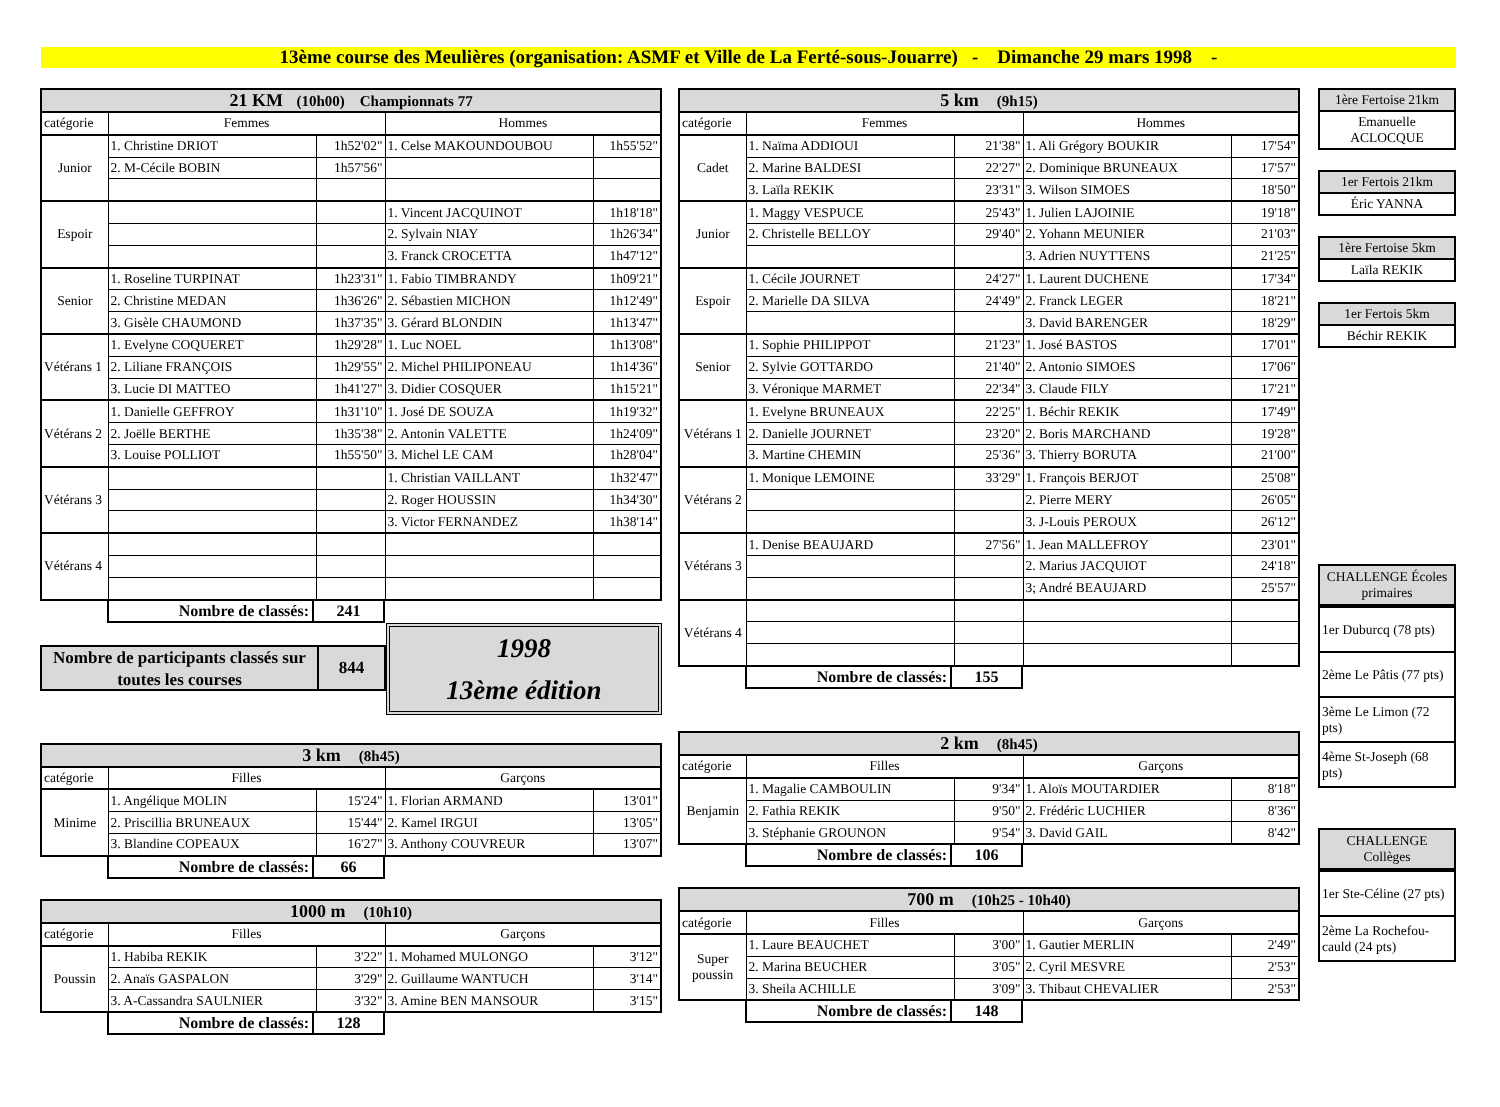13ème course des Meulières (organisation: ASMF et Ville de La Ferté-sous-Jouarre) - Dimanche 29 mars 1998 -
| 21 KM (10h00) Championnats 77 | | | | |
| --- | --- | --- | --- | --- |
| catégorie | Femmes | | Hommes | |
| Junior | 1. Christine DRIOT | 1h52'02" | 1. Celse MAKOUNDOUBOU | 1h55'52" |
| | 2. M-Cécile BOBIN | 1h57'56" | | |
| Espoir | | | 1. Vincent JACQUINOT | 1h18'18" |
| | | | 2. Sylvain NIAY | 1h26'34" |
| | | | 3. Franck CROCETTA | 1h47'12" |
| Senior | 1. Roseline TURPINAT | 1h23'31" | 1. Fabio TIMBRANDY | 1h09'21" |
| | 2. Christine MEDAN | 1h36'26" | 2. Sébastien MICHON | 1h12'49" |
| | 3. Gisèle CHAUMOND | 1h37'35" | 3. Gérard BLONDIN | 1h13'47" |
| Vétérans 1 | 1. Evelyne COQUERET | 1h29'28" | 1. Luc NOEL | 1h13'08" |
| | 2. Liliane FRANÇOIS | 1h29'55" | 2. Michel PHILIPONEAU | 1h14'36" |
| | 3. Lucie DI MATTEO | 1h41'27" | 3. Didier COSQUER | 1h15'21" |
| Vétérans 2 | 1. Danielle GEFFROY | 1h31'10" | 1. José DE SOUZA | 1h19'32" |
| | 2. Joëlle BERTHE | 1h35'38" | 2. Antonin VALETTE | 1h24'09" |
| | 3. Louise POLLIOT | 1h55'50" | 3. Michel LE CAM | 1h28'04" |
| Vétérans 3 | | | 1. Christian VAILLANT | 1h32'47" |
| | | | 2. Roger HOUSSIN | 1h34'30" |
| | | | 3. Victor FERNANDEZ | 1h38'14" |
| Vétérans 4 | | | | |
| Nombre de classés: | 241 |
Nombre de participants classés sur toutes les courses
844
1998
13ème édition
| 3 km (8h45) | | | | |
| --- | --- | --- | --- | --- |
| catégorie | Filles | | Garçons | |
| Minime | 1. Angélique MOLIN | 15'24" | 1. Florian ARMAND | 13'01" |
| | 2. Priscillia BRUNEAUX | 15'44" | 2. Kamel IRGUI | 13'05" |
| | 3. Blandine COPEAUX | 16'27" | 3. Anthony COUVREUR | 13'07" |
| Nombre de classés: | 66 |
| 1000 m (10h10) | | | | |
| --- | --- | --- | --- | --- |
| catégorie | Filles | | Garçons | |
| Poussin | 1. Habiba REKIK | 3'22" | 1. Mohamed MULONGO | 3'12" |
| | 2. Anaïs GASPALON | 3'29" | 2. Guillaume WANTUCH | 3'14" |
| | 3. A-Cassandra SAULNIER | 3'32" | 3. Amine BEN MANSOUR | 3'15" |
| Nombre de classés: | 128 |
| 5 km (9h15) | | | | |
| --- | --- | --- | --- | --- |
| catégorie | Femmes | | Hommes | |
| Cadet | 1. Naïma ADDIOUI | 21'38" | 1. Ali Grégory BOUKIR | 17'54" |
| | 2. Marine BALDESI | 22'27" | 2. Dominique BRUNEAUX | 17'57" |
| | 3. Laïla REKIK | 23'31" | 3. Wilson SIMOES | 18'50" |
| Junior | 1. Maggy VESPUCE | 25'43" | 1. Julien LAJOINIE | 19'18" |
| | 2. Christelle BELLOY | 29'40" | 2. Yohann MEUNIER | 21'03" |
| | | | 3. Adrien NUYTTENS | 21'25" |
| Espoir | 1. Cécile JOURNET | 24'27" | 1. Laurent DUCHENE | 17'34" |
| | 2. Marielle DA SILVA | 24'49" | 2. Franck LEGER | 18'21" |
| | | | 3. David BARENGER | 18'29" |
| Senior | 1. Sophie PHILIPPOT | 21'23" | 1. José BASTOS | 17'01" |
| | 2. Sylvie GOTTARDO | 21'40" | 2. Antonio SIMOES | 17'06" |
| | 3. Véronique MARMET | 22'34" | 3. Claude FILY | 17'21" |
| Vétérans 1 | 1. Evelyne BRUNEAUX | 22'25" | 1. Béchir REKIK | 17'49" |
| | 2. Danielle JOURNET | 23'20" | 2. Boris MARCHAND | 19'28" |
| | 3. Martine CHEMIN | 25'36" | 3. Thierry BORUTA | 21'00" |
| Vétérans 2 | 1. Monique LEMOINE | 33'29" | 1. François BERJOT | 25'08" |
| | | | 2. Pierre MERY | 26'05" |
| | | | 3. J-Louis PEROUX | 26'12" |
| Vétérans 3 | 1. Denise BEAUJARD | 27'56" | 1. Jean MALLEFROY | 23'01" |
| | | | 2. Marius JACQUIOT | 24'18" |
| | | | 3; André BEAUJARD | 25'57" |
| Vétérans 4 | | | | |
| Nombre de classés: | 155 |
| 2 km (8h45) | | | | |
| --- | --- | --- | --- | --- |
| catégorie | Filles | | Garçons | |
| Benjamin | 1. Magalie CAMBOULIN | 9'34" | 1. Aloïs MOUTARDIER | 8'18" |
| | 2. Fathia REKIK | 9'50" | 2. Frédéric LUCHIER | 8'36" |
| | 3. Stéphanie GROUNON | 9'54" | 3. David GAIL | 8'42" |
| Nombre de classés: | 106 |
| 700 m (10h25 - 10h40) | | | | |
| --- | --- | --- | --- | --- |
| catégorie | Filles | | Garçons | |
| Super poussin | 1. Laure BEAUCHET | 3'00" | 1. Gautier MERLIN | 2'49" |
| | 2. Marina BEUCHER | 3'05" | 2. Cyril MESVRE | 2'53" |
| | 3. Sheila ACHILLE | 3'09" | 3. Thibaut CHEVALIER | 2'53" |
| Nombre de classés: | 148 |
1ère Fertoise 21km
Emanuelle ACLOCQUE
1er Fertois 21km
Éric YANNA
1ère Fertoise 5km
Laïla REKIK
1er Fertois 5km
Béchir REKIK
CHALLENGE Écoles primaires
1er Duburcq (78 pts)
2ème Le Pâtis (77 pts)
3ème Le Limon (72 pts)
4ème St-Joseph (68 pts)
CHALLENGE Collèges
1er Ste-Céline (27 pts)
2ème La Rochefou-cauld (24 pts)